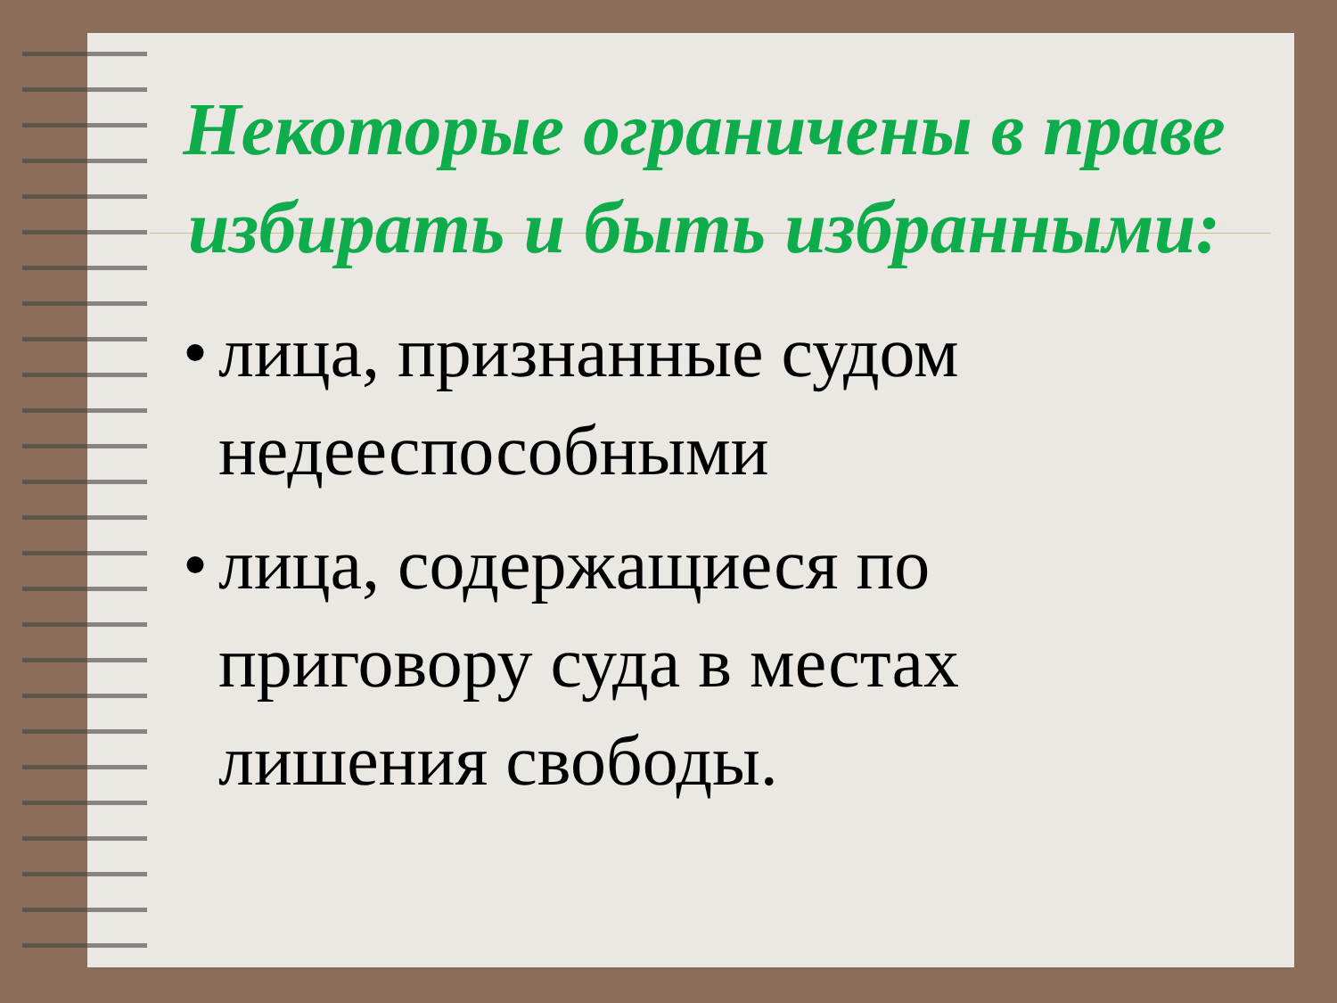Некоторые ограничены в праве избирать и быть избранными:
• лица, признанные судом недееспособными
• лица, содержащиеся по приговору суда в местах лишения свободы.